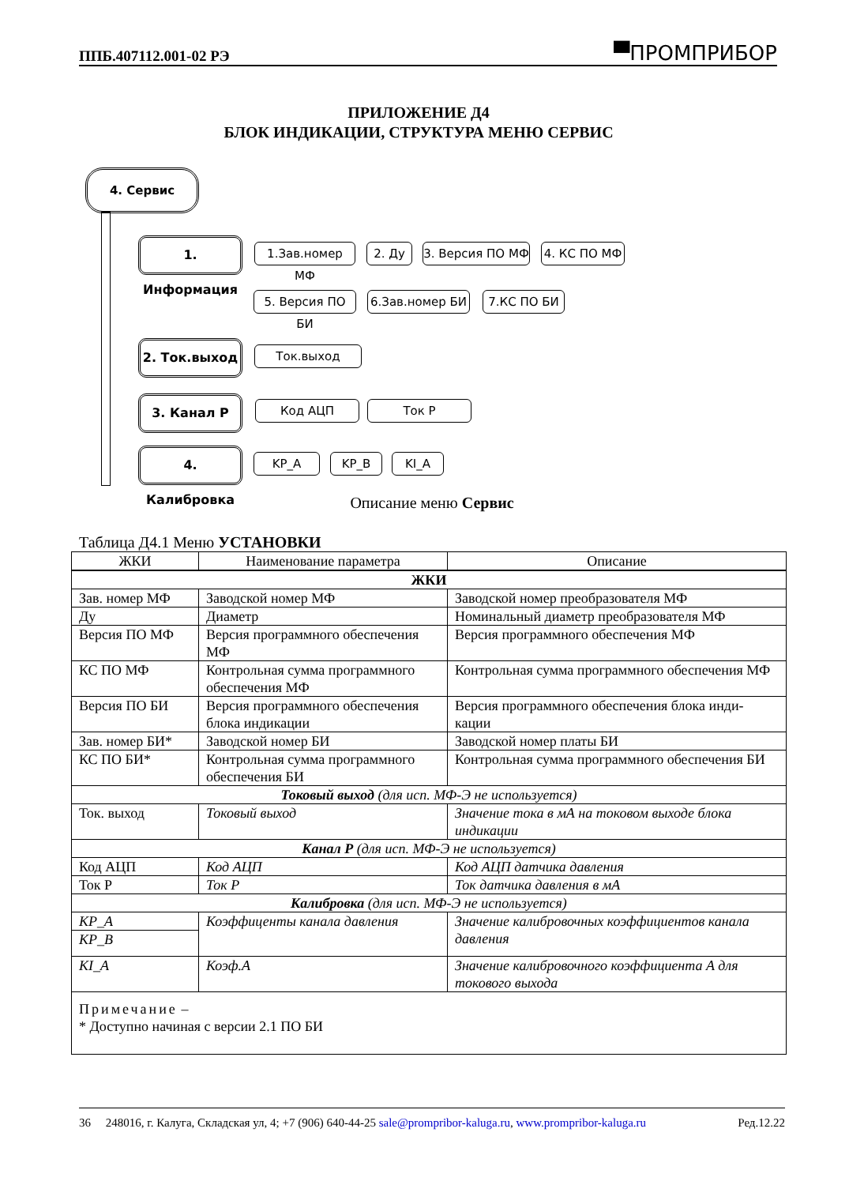ППБ.407112.001-02 РЭ ▀ПРОМПРИБОР
ПРИЛОЖЕНИЕ Д4
БЛОК ИНДИКАЦИИ, СТРУКТУРА МЕНЮ СЕРВИС
4. Сервис
1. Информация 1.Зав.номер МФ 2. Ду
3. Версия ПО МФ
4. КС ПО МФ
5. Версия ПО БИ
6.Зав.номер БИ 7.КС ПО БИ
2. Ток.выход Ток.выход
3. Канал P Код АЦП Ток P
4. Калибровка KP_A KP_B KI_A
Описание меню Сервис
Таблица Д4.1 Меню УСТАНОВКИ
| ЖКИ | Наименование параметра | Описание |
| --- | --- | --- |
| ЖКИ | | |
| Зав. номер МФ | Заводской номер МФ | Заводской номер преобразователя МФ |
| Ду | Диаметр | Номинальный диаметр преобразователя МФ |
| Версия ПО МФ | Версия программного обеспечения МФ | Версия программного обеспечения МФ |
| КС ПО МФ | Контрольная сумма программного обеспечения МФ | Контрольная сумма программного обеспечения МФ |
| Версия ПО БИ | Версия программного обеспечения блока индикации | Версия программного обеспечения блока инди-кации |
| Зав. номер БИ* | Заводской номер БИ | Заводской номер платы БИ |
| КС ПО БИ* | Контрольная сумма программного обеспечения БИ | Контрольная сумма программного обеспечения БИ |
| Токовый выход (для исп. МФ-Э не используется) | | |
| Ток. выход | Токовый выход | Значение тока в мА на токовом выходе блока индикации |
| Канал P (для исп. МФ-Э не используется) | | |
| Код АЦП | Код АЦП | Код АЦП датчика давления |
| Ток P | Ток P | Ток датчика давления в мА |
| Калибровка (для исп. МФ-Э не используется) | | |
| KP_A | Коэффиценты канала давления | Значение калибровочных коэффициентов канала давления |
| KP_B | | |
| KI_A | Коэф.A | Значение калибровочного коэффициента A для токового выхода |
| Примечание – * Доступно начиная с версии 2.1 ПО БИ | | |
36 248016, г. Калуга, Складская ул, 4; +7 (906) 640-44-25 sale@prompribor-kaluga.ru, www.prompribor-kaluga.ru Ред.12.22